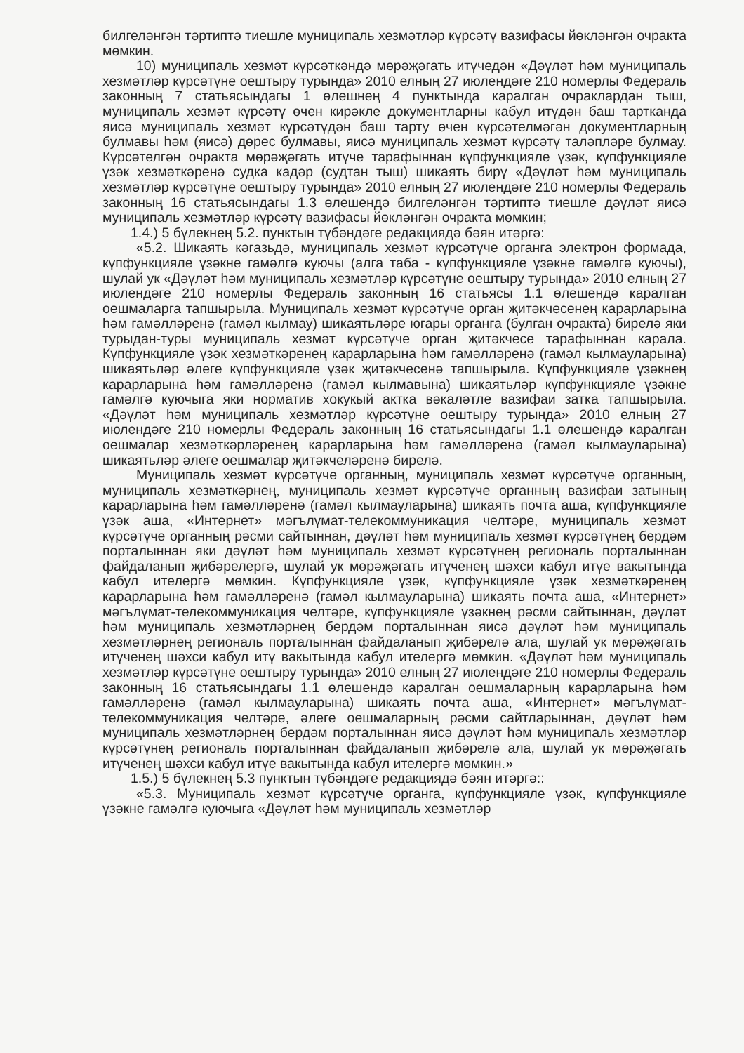билгеләнгән тәртиптә тиешле муниципаль хезмәтләр күрсәтү вазифасы йөкләнгән очракта мөмкин.
10) муниципаль хезмәт күрсәткәндә мөрәҗәгать итүчедән «Дәүләт һәм муниципаль хезмәтләр күрсәтүне оештыру турында» 2010 елның 27 июлендәге 210 номерлы Федераль законның 7 статьясындагы 1 өлешнең 4 пунктында каралган очраклардан тыш, муниципаль хезмәт күрсәтү өчен кирәкле документларны кабул итүдән баш тартканда яисә муниципаль хезмәт күрсәтүдән баш тарту өчен күрсәтелмәгән документларның булмавы һәм (яисә) дөрес булмавы, яисә муниципаль хезмәт күрсәтү таләпләре булмау. Күрсәтелгән очракта мөрәҗәгать итүче тарафыннан күпфункцияле үзәк, күпфункцияле үзәк хезмәткәренә судка кадәр (судтан тыш) шикаять бирү «Дәүләт һәм муниципаль хезмәтләр күрсәтүне оештыру турында» 2010 елның 27 июлендәге 210 номерлы Федераль законның 16 статьясындагы 1.3 өлешендә билгеләнгән тәртиптә тиешле дәүләт яисә муниципаль хезмәтләр күрсәтү вазифасы йөкләнгән очракта мөмкин;
1.4.) 5 бүлекнең 5.2. пунктын түбәндәге редакциядә бәян итәргә:
«5.2. Шикаять кәгазьдә, муниципаль хезмәт күрсәтүче органга электрон формада, күпфункцияле үзәкне гамәлгә куючы (алга таба - күпфункцияле үзәкне гамәлгә куючы), шулай ук «Дәүләт һәм муниципаль хезмәтләр күрсәтүне оештыру турында» 2010 елның 27 июлендәге 210 номерлы Федераль законның 16 статьясы 1.1 өлешендә каралган оешмаларга тапшырыла. Муниципаль хезмәт күрсәтүче орган җитәкчесенең карарларына һәм гамәлләренә (гамәл кылмау) шикаятьләре югары органга (булган очракта) бирелә яки турыдан-туры муниципаль хезмәт күрсәтүче орган җитәкчесе тарафыннан карала. Күпфункцияле үзәк хезмәткәренең карарларына һәм гамәлләренә (гамәл кылмауларына) шикаятьләр әлеге күпфункцияле үзәк җитәкчесенә тапшырыла. Күпфункцияле үзәкнең карарларына һәм гамәлләренә (гамәл кылмавына) шикаятьләр күпфункцияле үзәкне гамәлгә куючыга яки норматив хокукый актка вәкаләтле вазифаи затка тапшырыла. «Дәүләт һәм муниципаль хезмәтләр күрсәтүне оештыру турында» 2010 елның 27 июлендәге 210 номерлы Федераль законның 16 статьясындагы 1.1 өлешендә каралган оешмалар хезмәткәрләренең карарларына һәм гамәлләренә (гамәл кылмауларына) шикаятьләр әлеге оешмалар җитәкчеләренә бирелә.
Муниципаль хезмәт күрсәтүче органның, муниципаль хезмәт күрсәтүче органның, муниципаль хезмәткәрнең, муниципаль хезмәт күрсәтүче органның вазифаи затының карарларына һәм гамәлләренә (гамәл кылмауларына) шикаять почта аша, күпфункцияле үзәк аша, «Интернет» мәгълүмат-телекоммуникация челтәре, муниципаль хезмәт күрсәтүче органның рәсми сайтыннан, дәүләт һәм муниципаль хезмәт күрсәтүнең бердәм порталыннан яки дәүләт һәм муниципаль хезмәт күрсәтүнең региональ порталыннан файдаланып җибәрелергә, шулай ук мөрәҗәгать итүченең шәхси кабул итүе вакытында кабул ителергә мөмкин. Күпфункцияле үзәк, күпфункцияле үзәк хезмәткәренең карарларына һәм гамәлләренә (гамәл кылмауларына) шикаять почта аша, «Интернет» мәгълүмат-телекоммуникация челтәре, күпфункцияле үзәкнең рәсми сайтыннан, дәүләт һәм муниципаль хезмәтләрнең бердәм порталыннан яисә дәүләт һәм муниципаль хезмәтләрнең региональ порталыннан файдаланып җибәрелә ала, шулай ук мөрәҗәгать итүченең шәхси кабул итү вакытында кабул ителергә мөмкин. «Дәүләт һәм муниципаль хезмәтләр күрсәтүне оештыру турында» 2010 елның 27 июлендәге 210 номерлы Федераль законның 16 статьясындагы 1.1 өлешендә каралган оешмаларның карарларына һәм гамәлләренә (гамәл кылмауларына) шикаять почта аша, «Интернет» мәгълүмат-телекоммуникация челтәре, әлеге оешмаларның рәсми сайтларыннан, дәүләт һәм муниципаль хезмәтләрнең бердәм порталыннан яисә дәүләт һәм муниципаль хезмәтләр күрсәтүнең региональ порталыннан файдаланып җибәрелә ала, шулай ук мөрәҗәгать итүченең шәхси кабул итүе вакытында кабул ителергә мөмкин.»
1.5.) 5 бүлекнең 5.3 пунктын түбәндәге редакциядә бәян итәргә::
«5.3. Муниципаль хезмәт күрсәтүче органга, күпфункцияле үзәк, күпфункцияле үзәкне гамәлгә куючыга «Дәүләт һәм муниципаль хезмәтләр